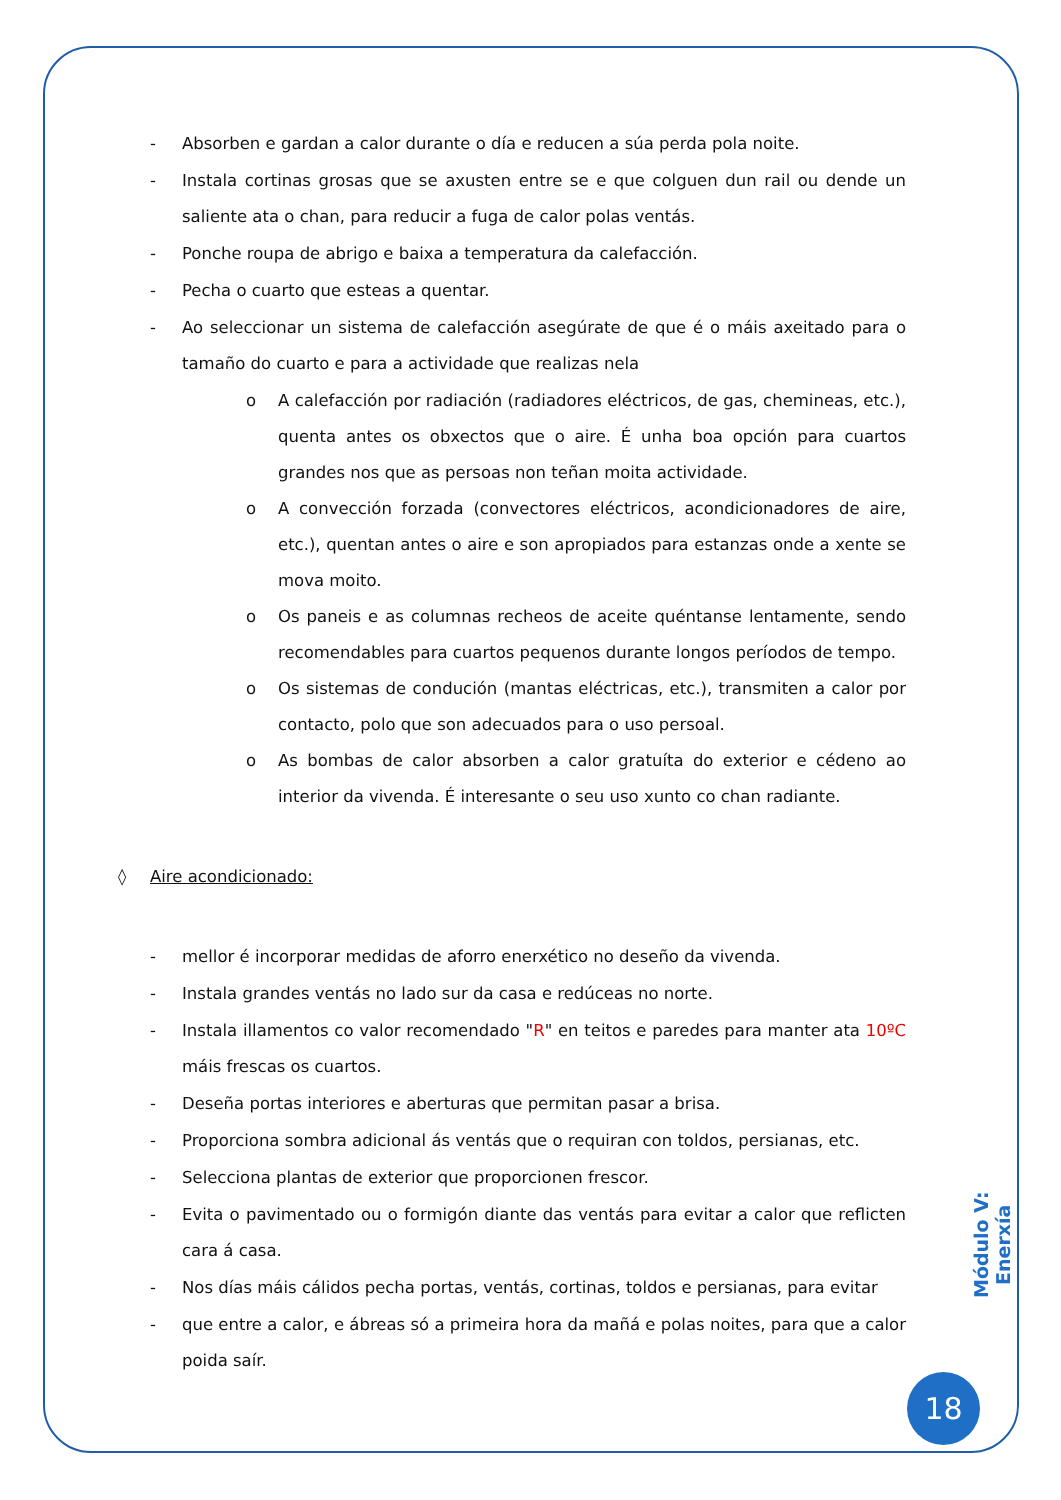- Absorben e gardan a calor durante o día e reducen a súa perda pola noite.
- Instala cortinas grosas que se axusten entre se e que colguen dun rail ou dende un saliente ata o chan, para reducir a fuga de calor polas ventás.
- Ponche roupa de abrigo e baixa a temperatura da calefacción.
- Pecha o cuarto que esteas a quentar.
- Ao seleccionar un sistema de calefacción asegúrate de que é o máis axeitado para o tamaño do cuarto e para a actividade que realizas nela
o A calefacción por radiación (radiadores eléctricos, de gas, chemineas, etc.), quenta antes os obxectos que o aire. É unha boa opción para cuartos grandes nos que as persoas non teñan moita actividade.
o A convección forzada (convectores eléctricos, acondicionadores de aire, etc.), quentan antes o aire e son apropiados para estanzas onde a xente se mova moito.
o Os paneis e as columnas recheos de aceite quéntanse lentamente, sendo recomendables para cuartos pequenos durante longos períodos de tempo.
o Os sistemas de condución (mantas eléctricas, etc.), transmiten a calor por contacto, polo que son adecuados para o uso persoal.
o As bombas de calor absorben a calor gratuíta do exterior e cédeno ao interior da vivenda. É interesante o seu uso xunto co chan radiante.
◊ Aire acondicionado:
- mellor é incorporar medidas de aforro enerxético no deseño da vivenda.
- Instala grandes ventás no lado sur da casa e redúceas no norte.
- Instala illamentos co valor recomendado "R" en teitos e paredes para manter ata 10ºC máis frescas os cuartos.
- Deseña portas interiores e aberturas que permitan pasar a brisa.
- Proporciona sombra adicional ás ventás que o requiran con toldos, persianas, etc.
- Selecciona plantas de exterior que proporcionen frescor.
- Evita o pavimentado ou o formigón diante das ventás para evitar a calor que reflicten cara á casa.
- Nos días máis cálidos pecha portas, ventás, cortinas, toldos e persianas, para evitar
- que entre a calor, e ábreas só a primeira hora da mañá e polas noites, para que a calor poida saír.
Módulo V: Enerxía
18